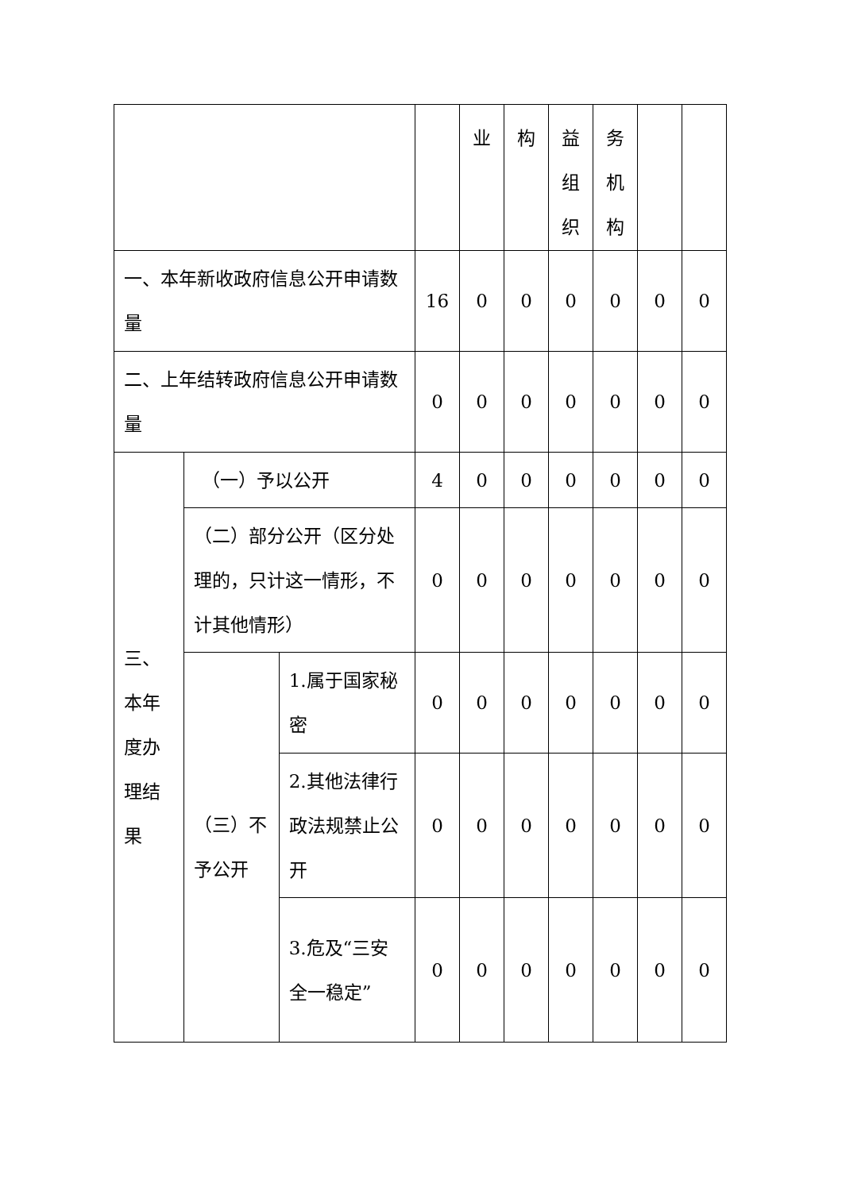| | | | | 业 | 构 | 益 组 织 | 务 机 构 | | |
| 一、本年新收政府信息公开申请数量 | | | 16 | 0 | 0 | 0 | 0 | 0 | 0 |
| 二、上年结转政府信息公开申请数量 | | | 0 | 0 | 0 | 0 | 0 | 0 | 0 |
| 三、本年度办理结果 | （一）予以公开 | | 4 | 0 | 0 | 0 | 0 | 0 | 0 |
| | （二）部分公开（区分处理的，只计这一情形，不计其他情形） | | 0 | 0 | 0 | 0 | 0 | 0 | 0 |
| | （三）不予公开 | 1.属于国家秘密 | 0 | 0 | 0 | 0 | 0 | 0 | 0 |
| | | 2.其他法律行政法规禁止公开 | 0 | 0 | 0 | 0 | 0 | 0 | 0 |
| | | 3.危及“三安全一稳定” | 0 | 0 | 0 | 0 | 0 | 0 | 0 |